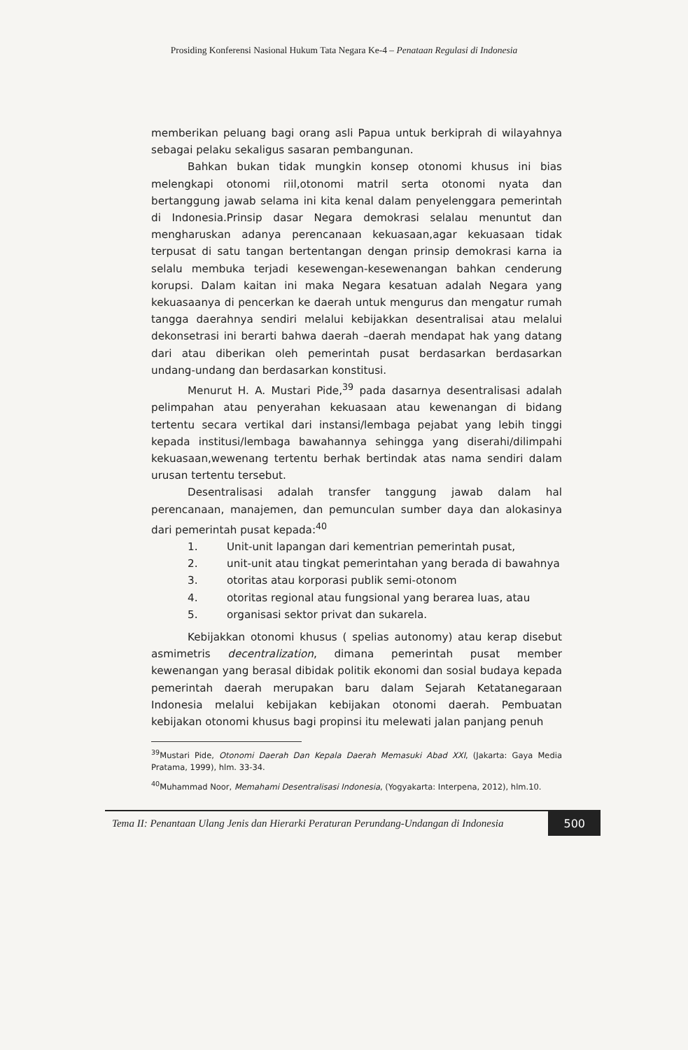Prosiding Konferensi Nasional Hukum Tata Negara Ke-4 – Penataan Regulasi di Indonesia
memberikan peluang bagi orang asli Papua untuk berkiprah di wilayahnya sebagai pelaku sekaligus sasaran pembangunan.
Bahkan bukan tidak mungkin konsep otonomi khusus ini bias melengkapi otonomi riil,otonomi matril serta otonomi nyata dan bertanggung jawab selama ini kita kenal dalam penyelenggara pemerintah di Indonesia.Prinsip dasar Negara demokrasi selalau menuntut dan mengharuskan adanya perencanaan kekuasaan,agar kekuasaan tidak terpusat di satu tangan bertentangan dengan prinsip demokrasi karna ia selalu membuka terjadi kesewengan-kesewenangan bahkan cenderung korupsi. Dalam kaitan ini maka Negara kesatuan adalah Negara yang kekuasaanya di pencerkan ke daerah untuk mengurus dan mengatur rumah tangga daerahnya sendiri melalui kebijakkan desentralisai atau melalui dekonsetrasi ini berarti bahwa daerah –daerah mendapat hak yang datang dari atau diberikan oleh pemerintah pusat berdasarkan berdasarkan undang-undang dan berdasarkan konstitusi.
Menurut H. A. Mustari Pide,<sup>39</sup> pada dasarnya desentralisasi adalah pelimpahan atau penyerahan kekuasaan atau kewenangan di bidang tertentu secara vertikal dari instansi/lembaga pejabat yang lebih tinggi kepada institusi/lembaga bawahannya sehingga yang diserahi/dilimpahi kekuasaan,wewenang tertentu berhak bertindak atas nama sendiri dalam urusan tertentu tersebut.
Desentralisasi adalah transfer tanggung jawab dalam hal perencanaan, manajemen, dan pemunculan sumber daya dan alokasinya dari pemerintah pusat kepada:<sup>40</sup>
1. Unit-unit lapangan dari kementrian pemerintah pusat,
2. unit-unit atau tingkat pemerintahan yang berada di bawahnya
3. otoritas atau korporasi publik semi-otonom
4. otoritas regional atau fungsional yang berarea luas, atau
5. organisasi sektor privat dan sukarela.
Kebijakkan otonomi khusus ( spelias autonomy) atau kerap disebut asmimetris decentralization, dimana pemerintah pusat member kewenangan yang berasal dibidak politik ekonomi dan sosial budaya kepada pemerintah daerah merupakan baru dalam Sejarah Ketatanegaraan Indonesia melalui kebijakan kebijakan otonomi daerah. Pembuatan kebijakan otonomi khusus bagi propinsi itu melewati jalan panjang penuh
<sup>39</sup> Mustari Pide, Otonomi Daerah Dan Kepala Daerah Memasuki Abad XXI, (Jakarta: Gaya Media Pratama, 1999), hlm. 33-34.
<sup>40</sup> Muhammad Noor, Memahami Desentralisasi Indonesia, (Yogyakarta: Interpena, 2012), hlm.10.
Tema II: Penantaan Ulang Jenis dan Hierarki Peraturan Perundang-Undangan di Indonesia
500